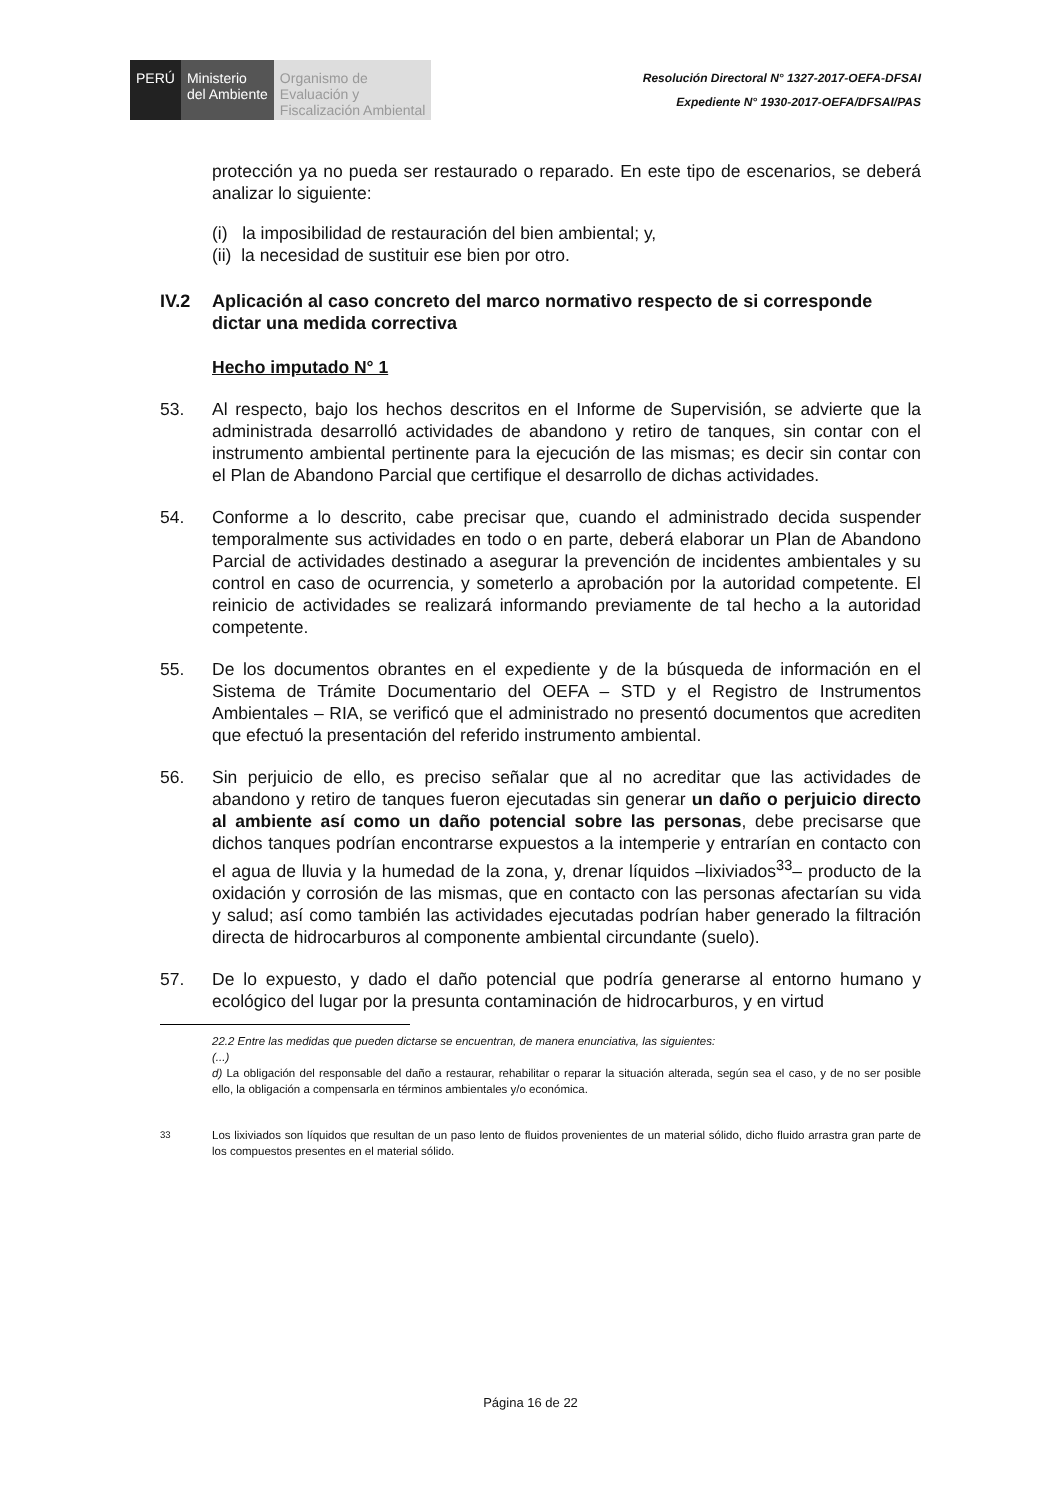PERÚ Ministerio
del Ambiente
Organismo de
Evaluación y
Fiscalización Ambiental
Resolución Directoral N° 1327-2017-OEFA-DFSAI
Expediente N° 1930-2017-OEFA/DFSAI/PAS
protección ya no pueda ser restaurado o reparado. En este tipo de escenarios, se deberá analizar lo siguiente:
(i) la imposibilidad de restauración del bien ambiental; y,
(ii) la necesidad de sustituir ese bien por otro.
IV.2 Aplicación al caso concreto del marco normativo respecto de si corresponde dictar una medida correctiva
Hecho imputado N° 1
53. Al respecto, bajo los hechos descritos en el Informe de Supervisión, se advierte que la administrada desarrolló actividades de abandono y retiro de tanques, sin contar con el instrumento ambiental pertinente para la ejecución de las mismas; es decir sin contar con el Plan de Abandono Parcial que certifique el desarrollo de dichas actividades.
54. Conforme a lo descrito, cabe precisar que, cuando el administrado decida suspender temporalmente sus actividades en todo o en parte, deberá elaborar un Plan de Abandono Parcial de actividades destinado a asegurar la prevención de incidentes ambientales y su control en caso de ocurrencia, y someterlo a aprobación por la autoridad competente. El reinicio de actividades se realizará informando previamente de tal hecho a la autoridad competente.
55. De los documentos obrantes en el expediente y de la búsqueda de información en el Sistema de Trámite Documentario del OEFA – STD y el Registro de Instrumentos Ambientales – RIA, se verificó que el administrado no presentó documentos que acrediten que efectuó la presentación del referido instrumento ambiental.
56. Sin perjuicio de ello, es preciso señalar que al no acreditar que las actividades de abandono y retiro de tanques fueron ejecutadas sin generar un daño o perjuicio directo al ambiente así como un daño potencial sobre las personas, debe precisarse que dichos tanques podrían encontrarse expuestos a la intemperie y entrarían en contacto con el agua de lluvia y la humedad de la zona, y, drenar líquidos –lixiviados<sup>33</sup>– producto de la oxidación y corrosión de las mismas, que en contacto con las personas afectarían su vida y salud; así como también las actividades ejecutadas podrían haber generado la filtración directa de hidrocarburos al componente ambiental circundante (suelo).
57. De lo expuesto, y dado el daño potencial que podría generarse al entorno humano y ecológico del lugar por la presunta contaminación de hidrocarburos, y en virtud
22.2 Entre las medidas que pueden dictarse se encuentran, de manera enunciativa, las siguientes:
(...)
d) La obligación del responsable del daño a restaurar, rehabilitar o reparar la situación alterada, según sea el caso, y de no ser posible ello, la obligación a compensarla en términos ambientales y/o económica.
<sup>33</sup> Los lixiviados son líquidos que resultan de un paso lento de fluidos provenientes de un material sólido, dicho fluido arrastra gran parte de los compuestos presentes en el material sólido.
Página 16 de 22